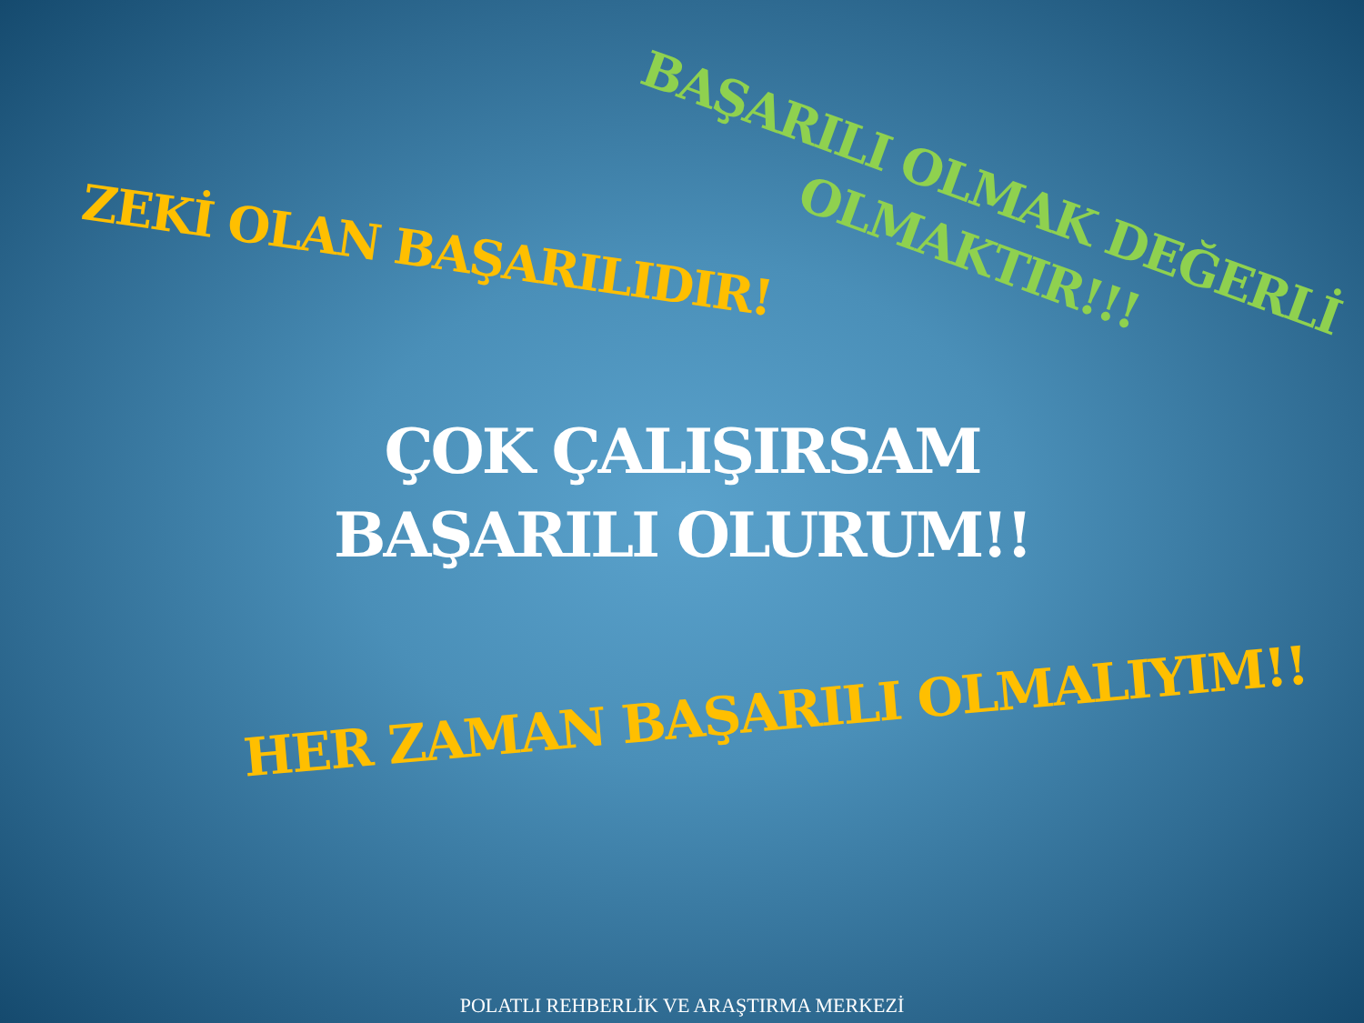ZEKİ OLAN BAŞARILIDIR!
BAŞARILI OLMAK DEĞERLİ
OLMAKTIR!!!
ÇOK ÇALIŞIRSAM
BAŞARILI OLURUM!!
HER ZAMAN BAŞARILI OLMALIYIM!!
POLATLI REHBERLİK VE ARAŞTIRMA MERKEZİ